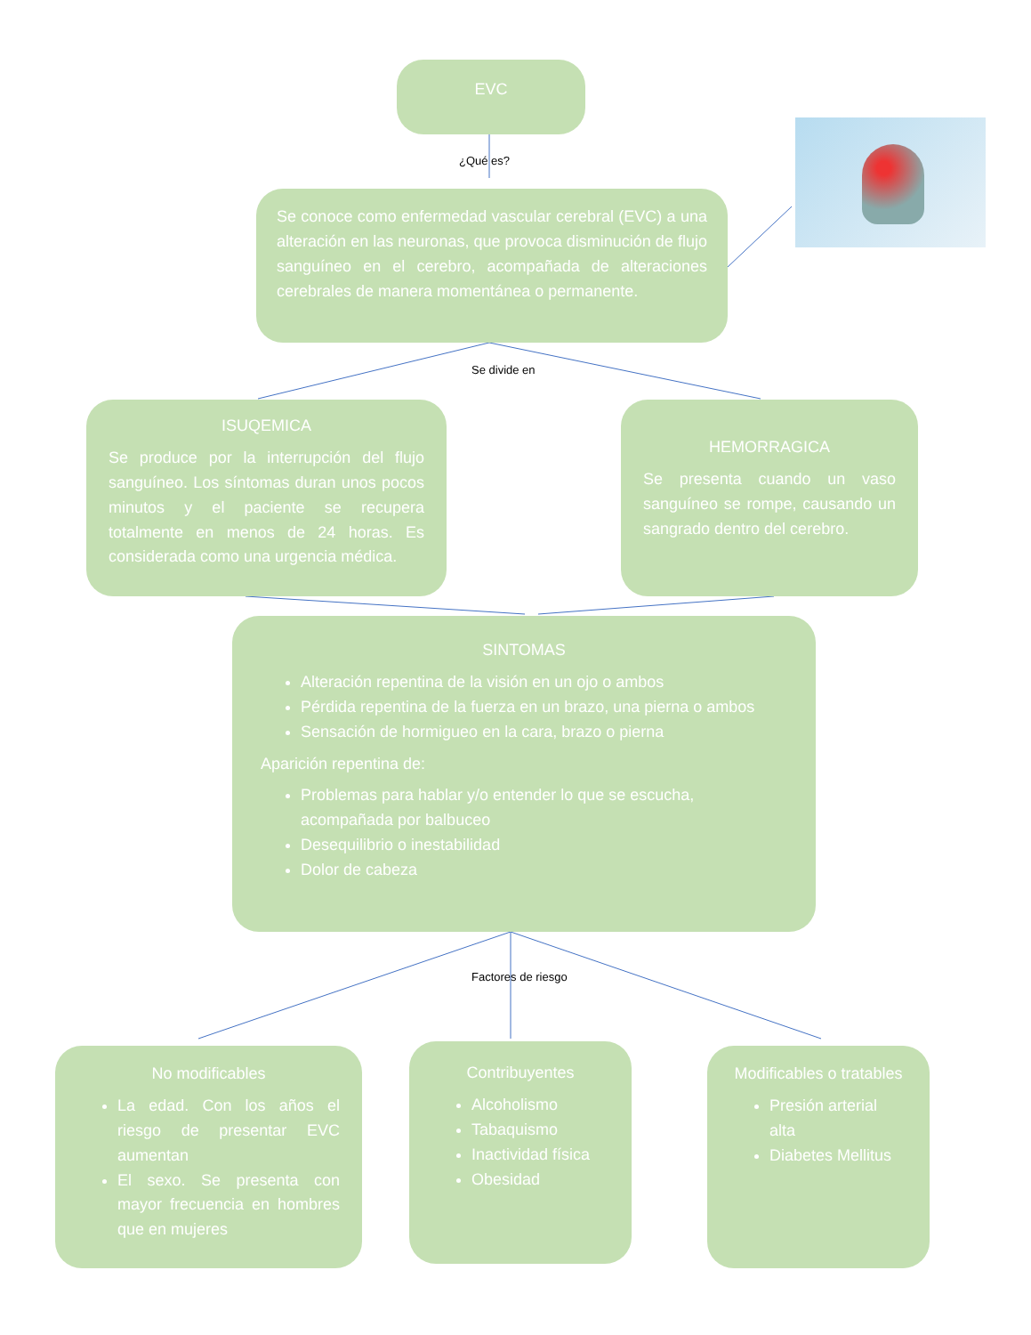EVC
¿Qué es?
Se conoce como enfermedad vascular cerebral (EVC) a una alteración en las neuronas, que provoca disminución de flujo sanguíneo en el cerebro, acompañada de alteraciones cerebrales de manera momentánea o permanente.
Se divide en
ISUQEMICA
Se produce por la interrupción del flujo sanguíneo. Los síntomas duran unos pocos minutos y el paciente se recupera totalmente en menos de 24 horas. Es considerada como una urgencia médica.
HEMORRAGICA
Se presenta cuando un vaso sanguíneo se rompe, causando un sangrado dentro del cerebro.
SINTOMAS
Alteración repentina de la visión en un ojo o ambos
Pérdida repentina de la fuerza en un brazo, una pierna o ambos
Sensación de hormigueo en la cara, brazo o pierna
Aparición repentina de:
Problemas para hablar y/o entender lo que se escucha, acompañada por balbuceo
Desequilibrio o inestabilidad
Dolor de cabeza
Factores de riesgo
No modificables
La edad. Con los años el riesgo de presentar EVC aumentan
El sexo. Se presenta con mayor frecuencia en hombres que en mujeres
Contribuyentes
Alcoholismo
Tabaquismo
Inactividad física
Obesidad
Modificables o tratables
Presión arterial alta
Diabetes Mellitus